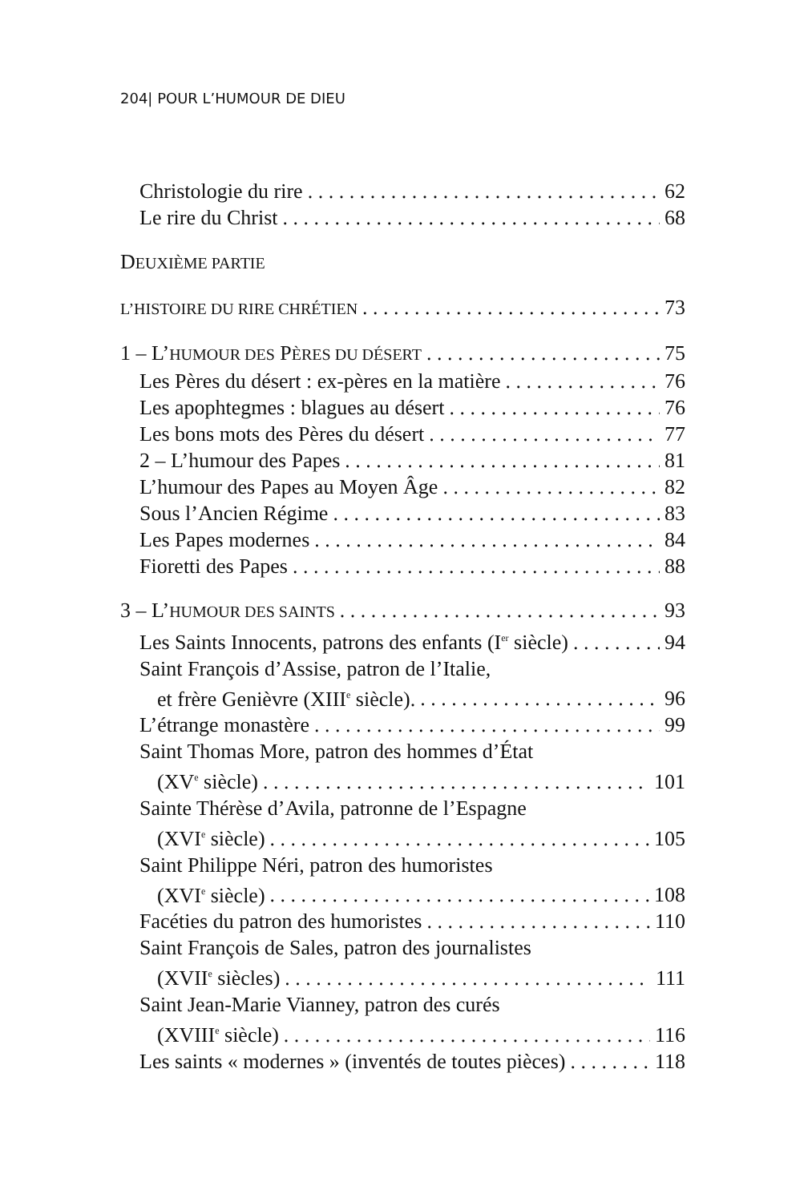204| POUR L’HUMOUR DE DIEU
Christologie du rire 62
Le rire du Christ 68
DEUXIÈME PARTIE
L’HISTOIRE DU RIRE CHRÉTIEN 73
1 – L’HUMOUR DES PÈRES DU DÉSERT 75
Les Pères du désert : ex-pères en la matière 76
Les apophtegmes : blagues au désert 76
Les bons mots des Pères du désert 77
2 – L’humour des Papes 81
L’humour des Papes au Moyen Âge 82
Sous l’Ancien Régime 83
Les Papes modernes 84
Fioretti des Papes 88
3 – L’HUMOUR DES SAINTS 93
Les Saints Innocents, patrons des enfants (I<sup>er</sup> siècle) 94
Saint François d’Assise, patron de l’Italie,
et frère Genièvre (XIII<sup>e</sup> siècle). 96
L’étrange monastère 99
Saint Thomas More, patron des hommes d’État
(XV<sup>e</sup> siècle) 101
Sainte Thérèse d’Avila, patronne de l’Espagne
(XVI<sup>e</sup> siècle) 105
Saint Philippe Néri, patron des humoristes
(XVI<sup>e</sup> siècle) 108
Facéties du patron des humoristes 110
Saint François de Sales, patron des journalistes
(XVII<sup>e</sup> siècles) 111
Saint Jean-Marie Vianney, patron des curés
(XVIII<sup>e</sup> siècle) 116
Les saints « modernes » (inventés de toutes pièces) 118